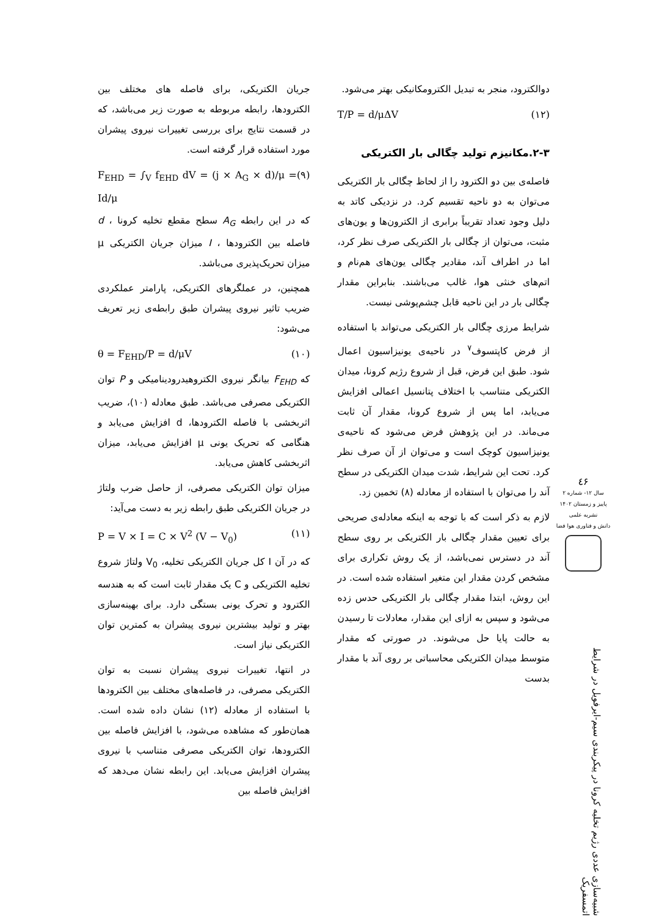جریان الکتریکی، برای فاصله های مختلف بین الکترودها، رابطه مربوطه به صورت زیر می‌باشد، که در قسمت نتایج برای بررسی تغییرات نیروی پیشران مورد استفاده قرار گرفته است.
F<sub>EHD</sub> = ∫<sub>V</sub> f<sub>EHD</sub> dV = (j × A<sub>G</sub> × d)/μ = Id/μ (۹)
که در این رابطه A<sub>G</sub> سطح مقطع تخلیه کرونا ، d فاصله بین الکترودها ، I میزان جریان الکتریکی μ میزان تحریک‌پذیری می‌باشد.
همچنین، در عملگرهای الکتریکی، پارامتر عملکردی ضریب تاثیر نیروی پیشران طبق رابطه‌ی زیر تعریف می‌شود:
θ = F<sub>EHD</sub>/P = d/μV (۱۰)
که F<sub>EHD</sub> بیانگر نیروی الکتروهیدرودینامیکی و P توان الکتریکی مصرفی می‌باشد. طبق معادله (۱۰)، ضریب اثربخشی با فاصله الکترودها، d افزایش می‌یابد و هنگامی که تحریک یونی μ افزایش می‌یابد، میزان اثربخشی کاهش می‌یابد.
میزان توان الکتریکی مصرفی، از حاصل ضرب ولتاژ در جریان الکتریکی طبق رابطه زیر به دست می‌آید:
P = V × I = C × V<sup>2</sup> (V − V<sub>0</sub>) (۱۱)
که در آن I کل جریان الکتریکی تخلیه، V<sub>0</sub> ولتاژ شروع تخلیه الکتریکی و C یک مقدار ثابت است که به هندسه الکترود و تحرک یونی بستگی دارد. برای بهینه‌سازی بهتر و تولید بیشترین نیروی پیشران به کمترین توان الکتریکی نیاز است.
در انتها، تغییرات نیروی پیشران نسبت به توان الکتریکی مصرفی، در فاصله‌های مختلف بین الکترودها با استفاده از معادله (۱۲) نشان داده شده است. همان‌طور که مشاهده می‌شود، با افزایش فاصله بین الکترودها، توان الکتریکی مصرفی متناسب با نیروی پیشران افزایش می‌یابد. این رابطه نشان می‌دهد که افزایش فاصله بین
دوالکترود، منجر به تبدیل الکترومکانیکی بهتر می‌شود.
T/P = d/μΔV (۱۲)
۲-۳.مکانیزم تولید چگالی بار الکتریکی
فاصله‌ی بین دو الکترود را از لحاظ چگالی بار الکتریکی می‌توان به دو ناحیه تقسیم کرد. در نزدیکی کاتد به دلیل وجود تعداد تقریباً برابری از الکترون‌ها و یون‌های مثبت، می‌توان از چگالی بار الکتریکی صرف نظر کرد، اما در اطراف آند، مقادیر چگالی یون‌های هم‌نام و اتم‌های خنثی هوا، غالب می‌باشند. بنابراین مقدار چگالی بار در این ناحیه قابل چشم‌پوشی نیست.
شرایط مرزی چگالی بار الکتریکی می‌تواند با استفاده از فرض کاپتسوف<sup>۷</sup> در ناحیه‌ی یونیزاسیون اعمال شود. طبق این فرض، قبل از شروع رژیم کرونا، میدان الکتریکی متناسب با اختلاف پتانسیل اعمالی افزایش می‌یابد، اما پس از شروع کرونا، مقدار آن ثابت می‌ماند. در این پژوهش فرض می‌شود که ناحیه‌ی یونیزاسیون کوچک است و می‌توان از آن صرف نظر کرد. تحت این شرایط، شدت میدان الکتریکی در سطح آند را می‌توان با استفاده از معادله (۸) تخمین زد.
لازم به ذکر است که با توجه به اینکه معادله‌ی صریحی برای تعیین مقدار چگالی بار الکتریکی بر روی سطح آند در دسترس نمی‌باشد، از یک روش تکراری برای مشخص کردن مقدار این متغیر استفاده شده است. در این روش، ابتدا مقدار چگالی بار الکتریکی حدس زده می‌شود و سپس به ازای این مقدار، معادلات تا رسیدن به حالت پایا حل می‌شوند. در صورتی که مقدار متوسط میدان الکتریکی محاسباتی بر روی آند با مقدار بدست
٤۶
سال ۱۲- شماره ۲
پاییز و زمستان ۱۴۰۲
نشریه علمی
دانش و فناوری هوا فضا
شبیه‌سازی عددی رژیم تخلیه کرونا در پیکربندی سیم-ایرفویل در شرایط اتمسفریک